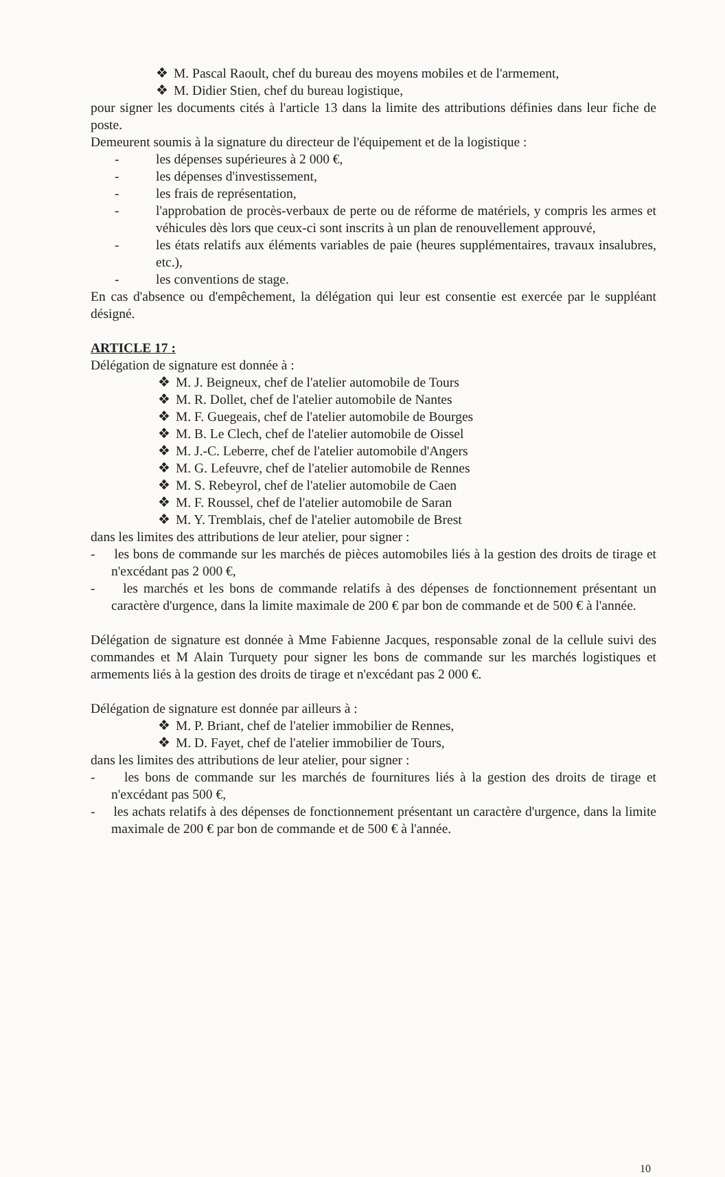❖ M. Pascal Raoult, chef du bureau des moyens mobiles et de l'armement,
❖ M. Didier Stien, chef du bureau logistique,
pour signer les documents cités à l'article 13 dans la limite des attributions définies dans leur fiche de poste.
Demeurent soumis à la signature du directeur de l'équipement et de la logistique :
- les dépenses supérieures à 2 000 €,
- les dépenses d'investissement,
- les frais de représentation,
- l'approbation de procès-verbaux de perte ou de réforme de matériels, y compris les armes et véhicules dès lors que ceux-ci sont inscrits à un plan de renouvellement approuvé,
- les états relatifs aux éléments variables de paie (heures supplémentaires, travaux insalubres, etc.),
- les conventions de stage.
En cas d'absence ou d'empêchement, la délégation qui leur est consentie est exercée par le suppléant désigné.
ARTICLE 17 :
Délégation de signature est donnée à :
❖ M. J. Beigneux, chef de l'atelier automobile de Tours
❖ M. R. Dollet, chef de l'atelier automobile de Nantes
❖ M. F. Guegeais, chef de l'atelier automobile de Bourges
❖ M. B. Le Clech, chef de l'atelier automobile de Oissel
❖ M. J.-C. Leberre, chef de l'atelier automobile d'Angers
❖ M. G. Lefeuvre, chef de l'atelier automobile de Rennes
❖ M. S. Rebeyrol, chef de l'atelier automobile de Caen
❖ M. F. Roussel, chef de l'atelier automobile de Saran
❖ M. Y. Tremblais, chef de l'atelier automobile de Brest
dans les limites des attributions de leur atelier, pour signer :
- les bons de commande sur les marchés de pièces automobiles liés à la gestion des droits de tirage et n'excédant pas 2 000 €,
- les marchés et les bons de commande relatifs à des dépenses de fonctionnement présentant un caractère d'urgence, dans la limite maximale de 200 € par bon de commande et de 500 € à l'année.
Délégation de signature est donnée à Mme Fabienne Jacques, responsable zonal de la cellule suivi des commandes et M Alain Turquety pour signer les bons de commande sur les marchés logistiques et armements liés à la gestion des droits de tirage et n'excédant pas 2 000 €.
Délégation de signature est donnée par ailleurs à :
❖ M. P. Briant, chef de l'atelier immobilier de Rennes,
❖ M. D. Fayet, chef de l'atelier immobilier de Tours,
dans les limites des attributions de leur atelier, pour signer :
- les bons de commande sur les marchés de fournitures liés à la gestion des droits de tirage et n'excédant pas 500 €,
- les achats relatifs à des dépenses de fonctionnement présentant un caractère d'urgence, dans la limite maximale de 200 € par bon de commande et de 500 € à l'année.
10